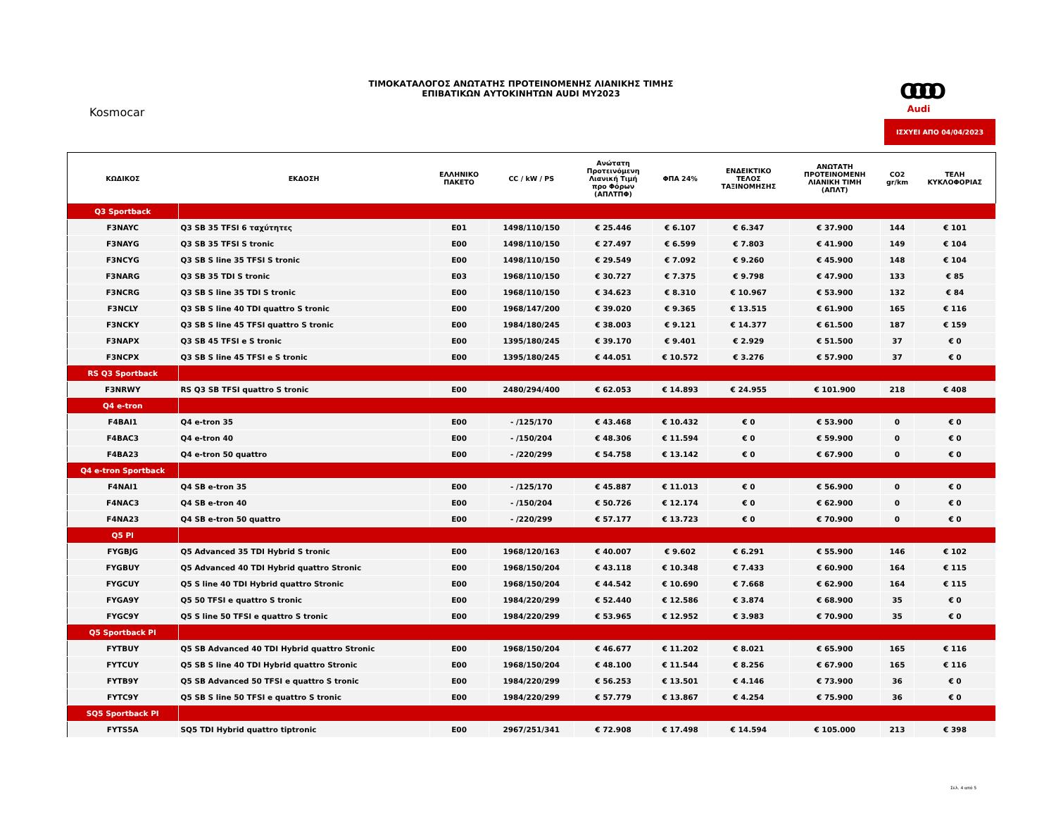ΤΙΜΟΚΑΤΑΛΟΓΟΣ ΑΝΩΤΑΤΗΣ ΠΡΟΤΕΙΝΟΜΕΝΗΣ ΛΙΑΝΙΚΗΣ ΤΙΜΗΣ
ΕΠΙΒΑΤΙΚΩΝ ΑΥΤΟΚΙΝΗΤΩΝ AUDI MY2023
Kosmocar
OOOO
Audi
ΙΣΧΥΕΙ ΑΠΟ 04/04/2023
| ΚΩΔΙΚΟΣ | ΕΚΔΟΣΗ | ΕΛΛΗΝΙΚΟ ΠΑΚΕΤΟ | CC / kW / PS | Ανώτατη Προτεινόμενη Λιανική Τιμή προ Φόρων (ΑΠΛΤΠΦ) | ΦΠΑ 24% | ΕΝΔΕΙΚΤΙΚΟ ΤΕΛΟΣ ΤΑΞΙΝΟΜΗΣΗΣ | ΑΝΩΤΑΤΗ ΠΡΟΤΕΙΝΟΜΕΝΗ ΛΙΑΝΙΚΗ ΤΙΜΗ (ΑΠΛΤ) | CO2 gr/km | ΤΕΛΗ ΚΥΚΛΟΦΟΡΙΑΣ |
| --- | --- | --- | --- | --- | --- | --- | --- | --- | --- |
| Q3 Sportback | | | | | | | | | |
| F3NAYC | Q3 SB 35 TFSI 6 ταχύτητες | E01 | 1498/110/150 | € 25.446 | € 6.107 | € 6.347 | € 37.900 | 144 | € 101 |
| F3NAYG | Q3 SB 35 TFSI S tronic | E00 | 1498/110/150 | € 27.497 | € 6.599 | € 7.803 | € 41.900 | 149 | € 104 |
| F3NCYG | Q3 SB S line 35 TFSI S tronic | E00 | 1498/110/150 | € 29.549 | € 7.092 | € 9.260 | € 45.900 | 148 | € 104 |
| F3NARG | Q3 SB 35 TDI S tronic | E03 | 1968/110/150 | € 30.727 | € 7.375 | € 9.798 | € 47.900 | 133 | € 85 |
| F3NCRG | Q3 SB S line 35 TDI S tronic | E00 | 1968/110/150 | € 34.623 | € 8.310 | € 10.967 | € 53.900 | 132 | € 84 |
| F3NCLY | Q3 SB S line 40 TDI quattro S tronic | E00 | 1968/147/200 | € 39.020 | € 9.365 | € 13.515 | € 61.900 | 165 | € 116 |
| F3NCKY | Q3 SB S line 45 TFSI quattro S tronic | E00 | 1984/180/245 | € 38.003 | € 9.121 | € 14.377 | € 61.500 | 187 | € 159 |
| F3NAPX | Q3 SB 45 TFSI e S tronic | E00 | 1395/180/245 | € 39.170 | € 9.401 | € 2.929 | € 51.500 | 37 | € 0 |
| F3NCPX | Q3 SB S line 45 TFSI e S tronic | E00 | 1395/180/245 | € 44.051 | € 10.572 | € 3.276 | € 57.900 | 37 | € 0 |
| RS Q3 Sportback | | | | | | | | | |
| F3NRWY | RS Q3 SB TFSI quattro S tronic | E00 | 2480/294/400 | € 62.053 | € 14.893 | € 24.955 | € 101.900 | 218 | € 408 |
| Q4 e-tron | | | | | | | | | |
| F4BAI1 | Q4 e-tron 35 | E00 | - /125/170 | € 43.468 | € 10.432 | € 0 | € 53.900 | 0 | € 0 |
| F4BAC3 | Q4 e-tron 40 | E00 | - /150/204 | € 48.306 | € 11.594 | € 0 | € 59.900 | 0 | € 0 |
| F4BA23 | Q4 e-tron 50 quattro | E00 | - /220/299 | € 54.758 | € 13.142 | € 0 | € 67.900 | 0 | € 0 |
| Q4 e-tron Sportback | | | | | | | | | |
| F4NAI1 | Q4 SB e-tron 35 | E00 | - /125/170 | € 45.887 | € 11.013 | € 0 | € 56.900 | 0 | € 0 |
| F4NAC3 | Q4 SB e-tron 40 | E00 | - /150/204 | € 50.726 | € 12.174 | € 0 | € 62.900 | 0 | € 0 |
| F4NA23 | Q4 SB e-tron 50 quattro | E00 | - /220/299 | € 57.177 | € 13.723 | € 0 | € 70.900 | 0 | € 0 |
| Q5 PI | | | | | | | | | |
| FYGBJG | Q5 Advanced 35 TDI Hybrid S tronic | E00 | 1968/120/163 | € 40.007 | € 9.602 | € 6.291 | € 55.900 | 146 | € 102 |
| FYGBUY | Q5 Advanced 40 TDI Hybrid quattro Stronic | E00 | 1968/150/204 | € 43.118 | € 10.348 | € 7.433 | € 60.900 | 164 | € 115 |
| FYGCUY | Q5 S line 40 TDI Hybrid quattro Stronic | E00 | 1968/150/204 | € 44.542 | € 10.690 | € 7.668 | € 62.900 | 164 | € 115 |
| FYGA9Y | Q5 50 TFSI e quattro S tronic | E00 | 1984/220/299 | € 52.440 | € 12.586 | € 3.874 | € 68.900 | 35 | € 0 |
| FYGC9Y | Q5 S line 50 TFSI e quattro S tronic | E00 | 1984/220/299 | € 53.965 | € 12.952 | € 3.983 | € 70.900 | 35 | € 0 |
| Q5 Sportback PI | | | | | | | | | |
| FYTBUY | Q5 SB Advanced 40 TDI Hybrid quattro Stronic | E00 | 1968/150/204 | € 46.677 | € 11.202 | € 8.021 | € 65.900 | 165 | € 116 |
| FYTCUY | Q5 SB S line 40 TDI Hybrid quattro Stronic | E00 | 1968/150/204 | € 48.100 | € 11.544 | € 8.256 | € 67.900 | 165 | € 116 |
| FYTB9Y | Q5 SB Advanced 50 TFSI e quattro S tronic | E00 | 1984/220/299 | € 56.253 | € 13.501 | € 4.146 | € 73.900 | 36 | € 0 |
| FYTC9Y | Q5 SB S line 50 TFSI e quattro S tronic | E00 | 1984/220/299 | € 57.779 | € 13.867 | € 4.254 | € 75.900 | 36 | € 0 |
| SQ5 Sportback PI | | | | | | | | | |
| FYTS5A | SQ5 TDI Hybrid quattro tiptronic | E00 | 2967/251/341 | € 72.908 | € 17.498 | € 14.594 | € 105.000 | 213 | € 398 |
Σελ. 4 από 5